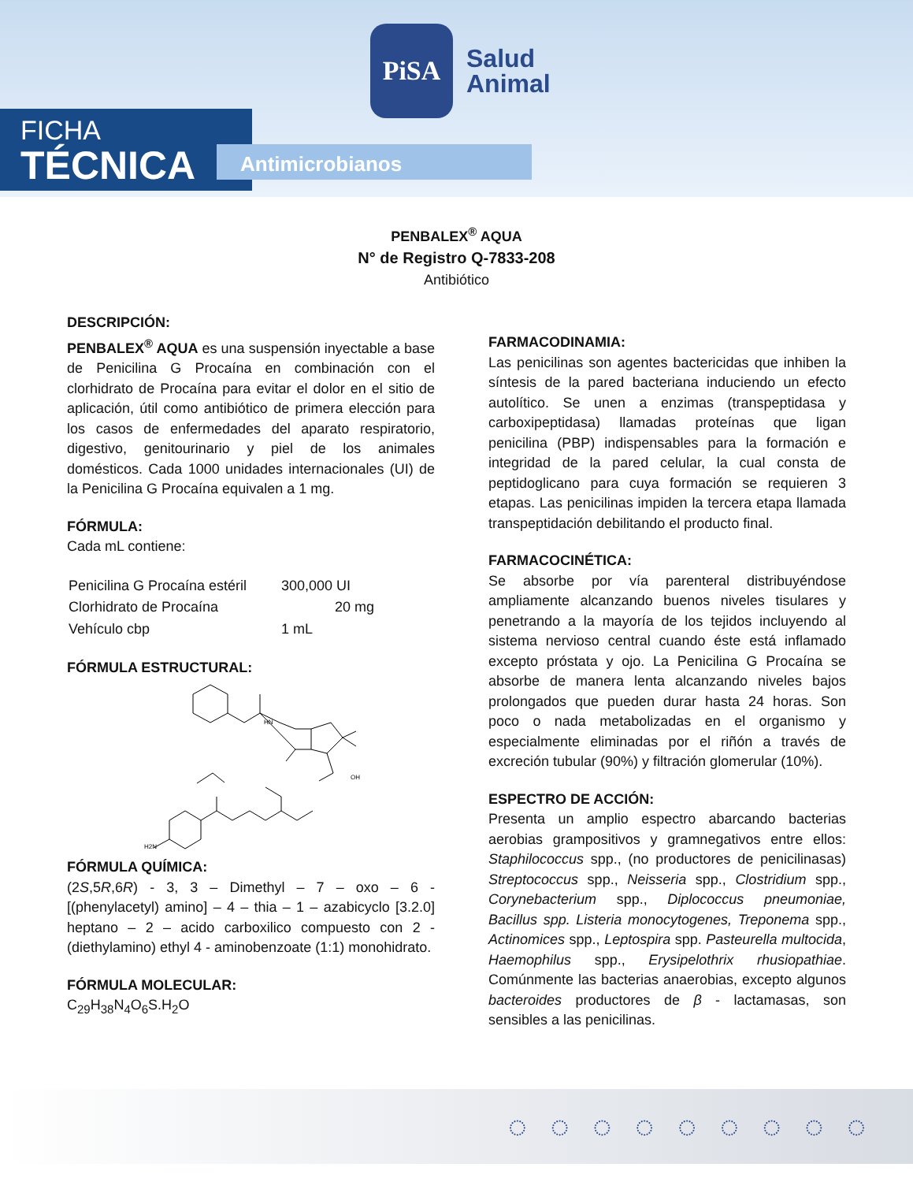PiSA
Salud
Animal
FICHA
TÉCNICA
Antimicrobianos
PENBALEX<sup>®</sup> AQUA
N° de Registro Q-7833-208
Antibiótico
DESCRIPCIÓN:
PENBALEX<sup>®</sup> AQUA es una suspensión inyectable a base de Penicilina G Procaína en combinación con el clorhidrato de Procaína para evitar el dolor en el sitio de aplicación, útil como antibiótico de primera elección para los casos de enfermedades del aparato respiratorio, digestivo, genitourinario y piel de los animales domésticos. Cada 1000 unidades internacionales (UI) de la Penicilina G Procaína equivalen a 1 mg.
FÓRMULA:
Cada mL contiene:
| Penicilina G Procaína estéril | 300,000 UI |
| Clorhidrato de Procaína | 20 mg |
| Vehículo cbp | 1 mL |
FÓRMULA ESTRUCTURAL:
HN
OH
H2N
FÓRMULA QUÍMICA:
(2S,5R,6R) - 3, 3 – Dimethyl – 7 – oxo – 6 - [(phenylacetyl) amino] – 4 – thia – 1 – azabicyclo [3.2.0] heptano – 2 – acido carboxilico compuesto con 2 - (diethylamino) ethyl 4 - aminobenzoate (1:1) monohidrato.
FÓRMULA MOLECULAR:
C<sub>29</sub>H<sub>38</sub>N<sub>4</sub>O<sub>6</sub>S.H<sub>2</sub>O
FARMACODINAMIA:
Las penicilinas son agentes bactericidas que inhiben la síntesis de la pared bacteriana induciendo un efecto autolítico. Se unen a enzimas (transpeptidasa y carboxipeptidasa) llamadas proteínas que ligan penicilina (PBP) indispensables para la formación e integridad de la pared celular, la cual consta de peptidoglicano para cuya formación se requieren 3 etapas. Las penicilinas impiden la tercera etapa llamada transpeptidación debilitando el producto final.
FARMACOCINÉTICA:
Se absorbe por vía parenteral distribuyéndose ampliamente alcanzando buenos niveles tisulares y penetrando a la mayoría de los tejidos incluyendo al sistema nervioso central cuando éste está inflamado excepto próstata y ojo. La Penicilina G Procaína se absorbe de manera lenta alcanzando niveles bajos prolongados que pueden durar hasta 24 horas. Son poco o nada metabolizadas en el organismo y especialmente eliminadas por el riñón a través de excreción tubular (90%) y filtración glomerular (10%).
ESPECTRO DE ACCIÓN:
Presenta un amplio espectro abarcando bacterias aerobias grampositivos y gramnegativos entre ellos: Staphilococcus spp., (no productores de penicilinasas) Streptococcus spp., Neisseria spp., Clostridium spp., Corynebacterium spp., Diplococcus pneumoniae, Bacillus spp. Listeria monocytogenes, Treponema spp., Actinomices spp., Leptospira spp. Pasteurella multocida, Haemophilus spp., Erysipelothrix rhusiopathiae. Comúnmente las bacterias anaerobias, excepto algunos bacteroides productores de β - lactamasas, son sensibles a las penicilinas.
◌◌◌◌◌◌◌◌◌